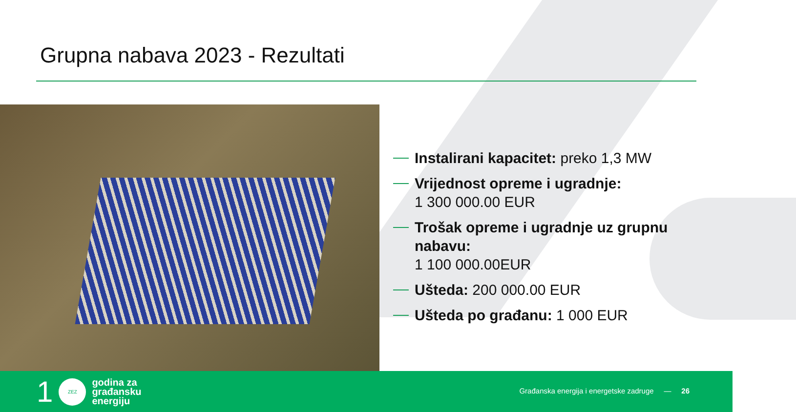Grupna nabava 2023 - Rezultati
Instalirani kapacitet: preko 1,3 MW
Vrijednost opreme i ugradnje:
1 300 000.00 EUR
Trošak opreme i ugradnje uz grupnu nabavu:
1 100 000.00EUR
Ušteda: 200 000.00 EUR
Ušteda po građanu: 1 000 EUR
1
ZEZ
godina za
građansku
energiju
Građanska energija i energetske zadruge — 26